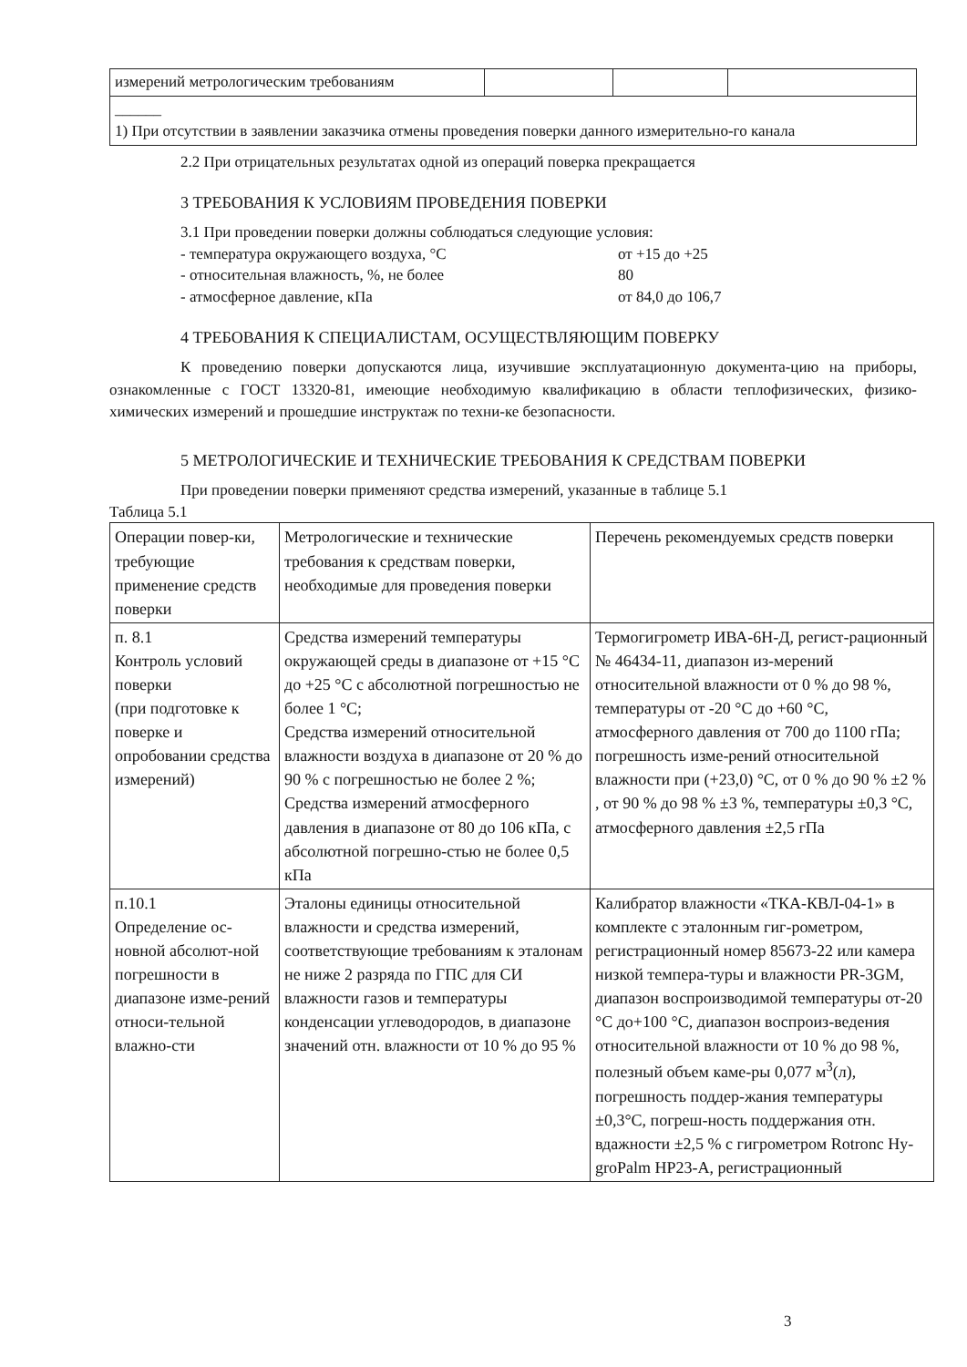| измерений метрологическим требованиям | | | |
| ______ 1) При отсутствии в заявлении заказчика отмены проведения поверки данного измерительно-го канала | | | |
2.2 При отрицательных результатах одной из операций поверка прекращается
3 ТРЕБОВАНИЯ К УСЛОВИЯМ ПРОВЕДЕНИЯ ПОВЕРКИ
3.1 При проведении поверки должны соблюдаться следующие условия:
- температура окружающего воздуха, °С от +15 до +25
- относительная влажность, %, не более 80
- атмосферное давление, кПа от 84,0 до 106,7
4 ТРЕБОВАНИЯ К СПЕЦИАЛИСТАМ, ОСУЩЕСТВЛЯЮЩИМ ПОВЕРКУ
К проведению поверки допускаются лица, изучившие эксплуатационную документа-цию на приборы, ознакомленные с ГОСТ 13320-81, имеющие необходимую квалификацию в области теплофизических, физико- химических измерений и прошедшие инструктаж по техни-ке безопасности.
5 МЕТРОЛОГИЧЕСКИЕ И ТЕХНИЧЕСКИЕ ТРЕБОВАНИЯ К СРЕДСТВАМ ПОВЕРКИ
При проведении поверки применяют средства измерений, указанные в таблице 5.1
Таблица 5.1
| Операции повер-ки, требующие применение средств поверки | Метрологические и технические требования к средствам поверки, необходимые для проведения поверки | Перечень рекомендуемых средств поверки |
| --- | --- | --- |
| п. 8.1 Контроль условий поверки (при подготовке к поверке и опробовании средства измерений) | Средства измерений температуры окружающей среды в диапазоне от +15 °С до +25 °С с абсолютной погрешностью не более 1 °С; Средства измерений относительной влажности воздуха в диапазоне от 20 % до 90 % с погрешностью не более 2 %; Средства измерений атмосферного давления в диапазоне от 80 до 106 кПа, с абсолютной погрешно-стью не более 0,5 кПа | Термогигрометр ИВА-6Н-Д, регист-рационный № 46434-11, диапазон из-мерений относительной влажности от 0 % до 98 %, температуры от -20 °С до +60 °С, атмосферного давления от 700 до 1100 гПа; погрешность изме-рений относительной влажности при (+23,0) °С, от 0 % до 90 % ±2 % , от 90 % до 98 % ±3 %, температуры ±0,3 °С, атмосферного давления ±2,5 гПа |
| п.10.1 Определение ос-новной абсолют-ной погрешности в диапазоне изме-рений относи-тельной влажно-сти | Эталоны единицы относительной влажности и средства измерений, соответствующие требованиям к эталонам не ниже 2 разряда по ГПС для СИ влажности газов и температуры конденсации углеводородов, в диапазоне значений отн. влажности от 10 % до 95 % | Калибратор влажности «ТКА-КВЛ-04-1» в комплекте с эталонным гиг-рометром, регистрационный номер 85673-22 или камера низкой темпера-туры и влажности PR-3GM, диапазон воспроизводимой температуры от-20 °С до+100 °С, диапазон воспроиз-ведения относительной влажности от 10 % до 98 %, полезный объем каме-ры 0,077 м<sup>3</sup>(л), погрешность поддер-жания температуры ±0,3°С, погреш-ность поддержания отн. вдажности ±2,5 % с гигрометром Rotronc Hy-groPalm HP23-A, регистрационный |
3